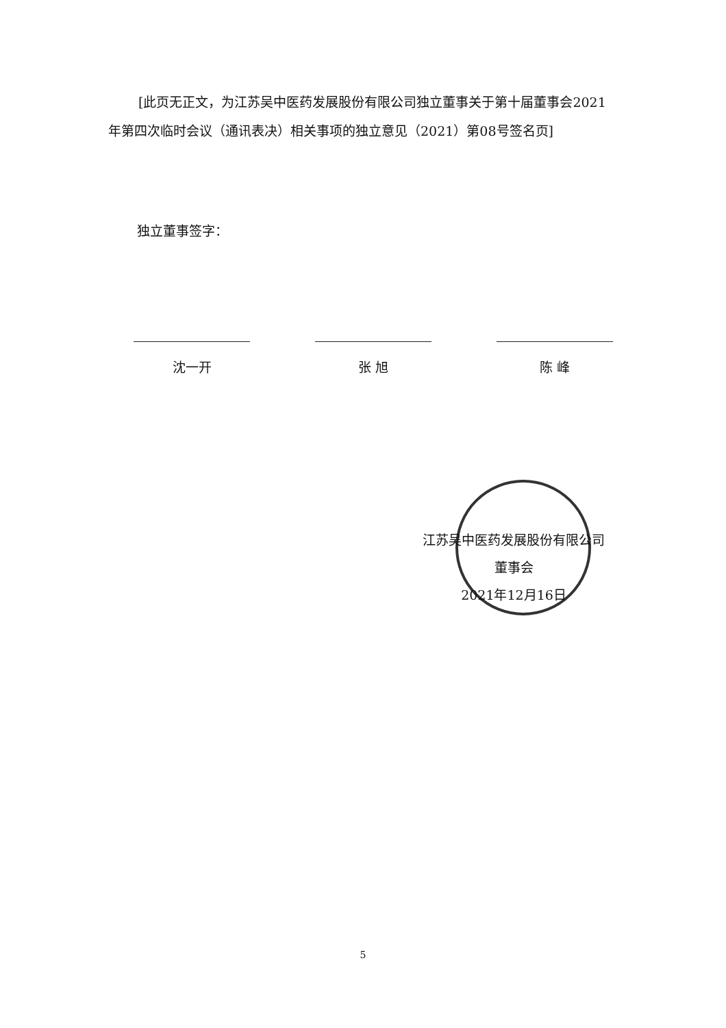[此页无正文，为江苏吴中医药发展股份有限公司独立董事关于第十届董事会2021年第四次临时会议（通讯表决）相关事项的独立意见（2021）第08号签名页]
独立董事签字：
沈一开 张 旭 陈 峰
江苏吴中医药发展股份有限公司
董事会
2021年12月16日
5